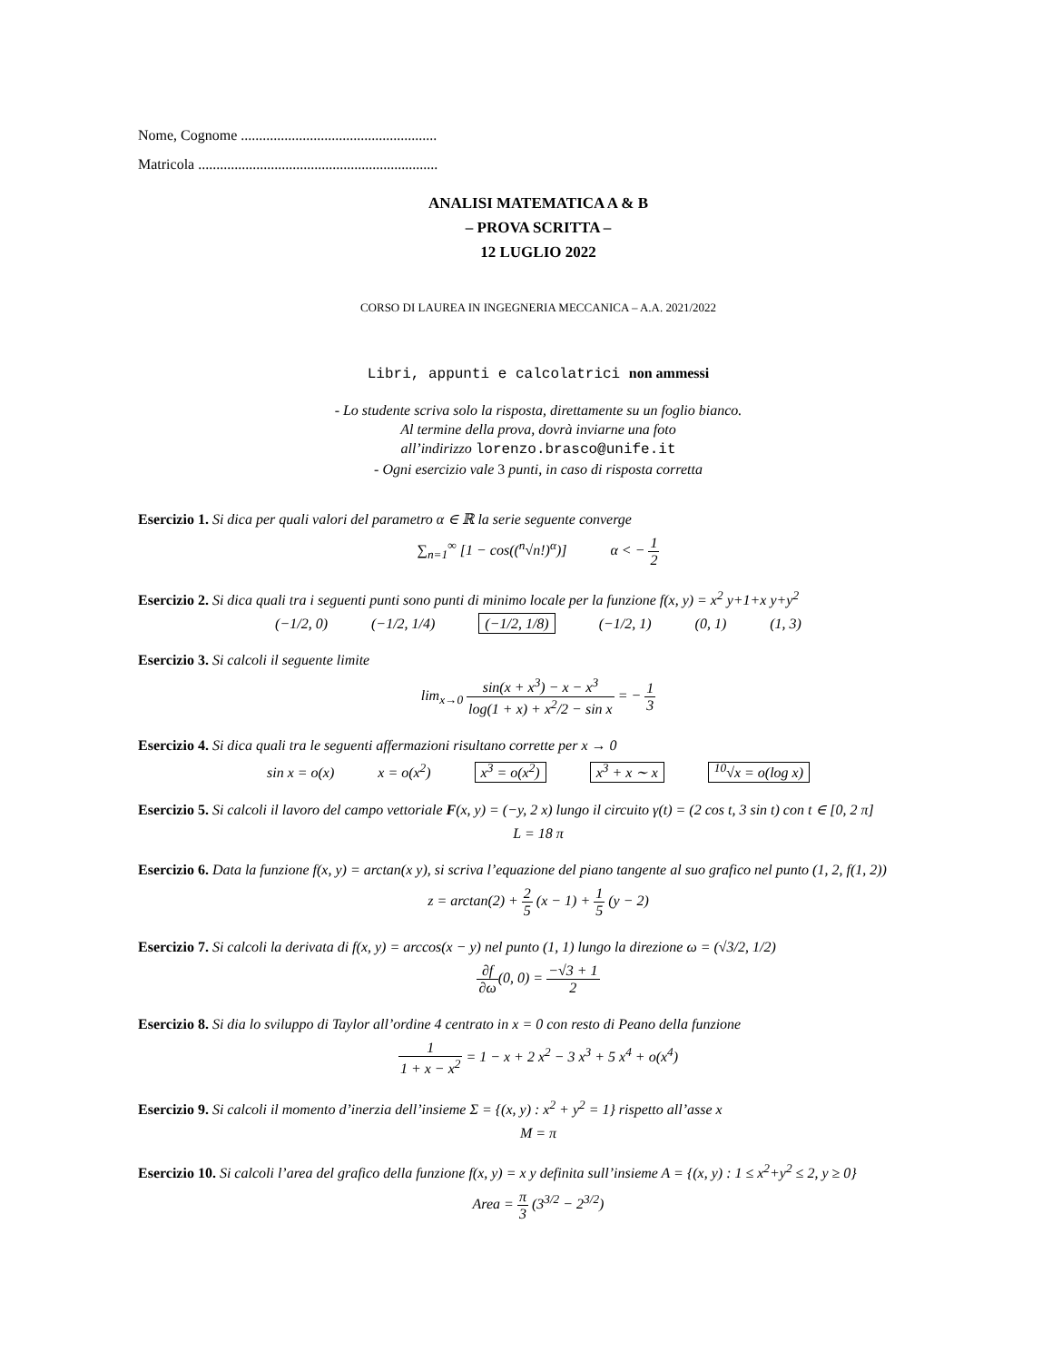Nome, Cognome ......................................................
Matricola ..................................................................
ANALISI MATEMATICA A & B
– PROVA SCRITTA –
12 LUGLIO 2022
CORSO DI LAUREA IN INGEGNERIA MECCANICA – A.A. 2021/2022
Libri, appunti e calcolatrici non ammessi
- Lo studente scriva solo la risposta, direttamente su un foglio bianco.
Al termine della prova, dovrà inviarne una foto
all’indirizzo lorenzo.brasco@unife.it
- Ogni esercizio vale 3 punti, in caso di risposta corretta
Esercizio 1. Si dica per quali valori del parametro α ∈ ℝ la serie seguente converge
∑<sub>n=1</sub><sup>∞</sup> [1 − cos((<sup>n</sup>√n!)<sup>α</sup>)] α < − 1 2
Esercizio 2. Si dica quali tra i seguenti punti sono punti di minimo locale per la funzione f(x, y) = x<sup>2</sup> y+1+x y+y<sup>2</sup>
(−1/2, 0) (−1/2, 1/4) (−1/2, 1/8) (−1/2, 1) (0, 1) (1, 3)
Esercizio 3. Si calcoli il seguente limite
lim<sub>x→0</sub> sin(x + x<sup>3</sup>) − x − x<sup>3</sup> log(1 + x) + x<sup>2</sup>/2 − sin x = − 1 3
Esercizio 4. Si dica quali tra le seguenti affermazioni risultano corrette per x → 0
sin x = o(x) x = o(x<sup>2</sup>) x<sup>3</sup> = o(x<sup>2</sup>) x<sup>3</sup> + x ∼ x <sup>10</sup>√x = o(log x)
Esercizio 5. Si calcoli il lavoro del campo vettoriale F(x, y) = (−y, 2 x) lungo il circuito γ(t) = (2 cos t, 3 sin t) con t ∈ [0, 2 π]
L = 18 π
Esercizio 6. Data la funzione f(x, y) = arctan(x y), si scriva l’equazione del piano tangente al suo grafico nel punto (1, 2, f(1, 2))
z = arctan(2) + 2 5 (x − 1) + 1 5 (y − 2)
Esercizio 7. Si calcoli la derivata di f(x, y) = arccos(x − y) nel punto (1, 1) lungo la direzione ω = (√3/2, 1/2)
∂f ∂ω(0, 0) = −√3 + 1 2
Esercizio 8. Si dia lo sviluppo di Taylor all’ordine 4 centrato in x = 0 con resto di Peano della funzione
1 1 + x − x<sup>2</sup> = 1 − x + 2 x<sup>2</sup> − 3 x<sup>3</sup> + 5 x<sup>4</sup> + o(x<sup>4</sup>)
Esercizio 9. Si calcoli il momento d’inerzia dell’insieme Σ = {(x, y) : x<sup>2</sup> + y<sup>2</sup> = 1} rispetto all’asse x
M = π
Esercizio 10. Si calcoli l’area del grafico della funzione f(x, y) = x y definita sull’insieme A = {(x, y) : 1 ≤ x<sup>2</sup>+y<sup>2</sup> ≤ 2, y ≥ 0}
Area = π 3 (3<sup>3/2</sup> − 2<sup>3/2</sup>)